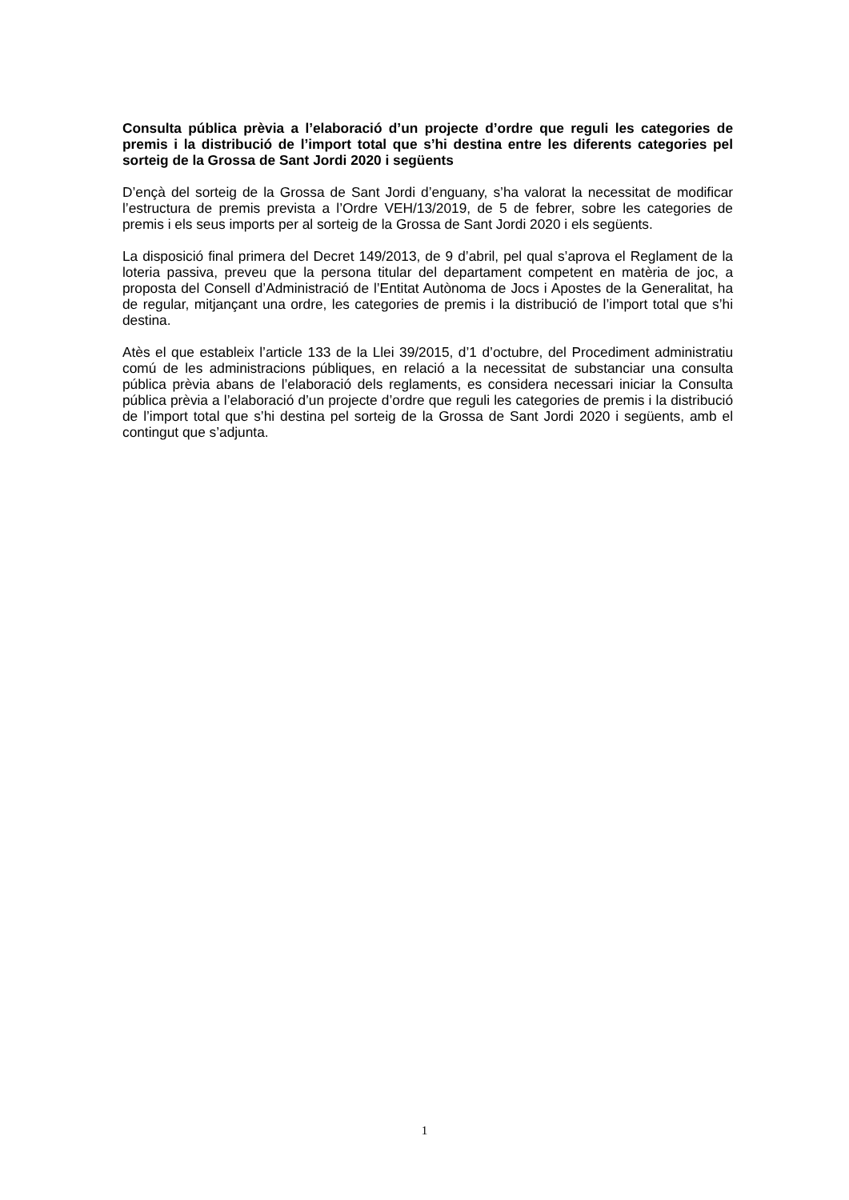Consulta pública prèvia a l’elaboració d’un projecte d’ordre que reguli les categories de premis i la distribució de l’import total que s’hi destina entre les diferents categories pel sorteig de la Grossa de Sant Jordi 2020 i següents
D’ençà del sorteig de la Grossa de Sant Jordi d’enguany, s’ha valorat la necessitat de modificar l’estructura de premis prevista a l’Ordre VEH/13/2019, de 5 de febrer, sobre les categories de premis i els seus imports per al sorteig de la Grossa de Sant Jordi 2020 i els següents.
La disposició final primera del Decret 149/2013, de 9 d’abril, pel qual s’aprova el Reglament de la loteria passiva, preveu que la persona titular del departament competent en matèria de joc, a proposta del Consell d’Administració de l’Entitat Autònoma de Jocs i Apostes de la Generalitat, ha de regular, mitjançant una ordre, les categories de premis i la distribució de l’import total que s’hi destina.
Atès el que estableix l’article 133 de la Llei 39/2015, d’1 d’octubre, del Procediment administratiu comú de les administracions públiques, en relació a la necessitat de substanciar una consulta pública prèvia abans de l’elaboració dels reglaments, es considera necessari iniciar la Consulta pública prèvia a l’elaboració d’un projecte d’ordre que reguli les categories de premis i la distribució de l’import total que s’hi destina pel sorteig de la Grossa de Sant Jordi 2020 i següents, amb el contingut que s’adjunta.
1